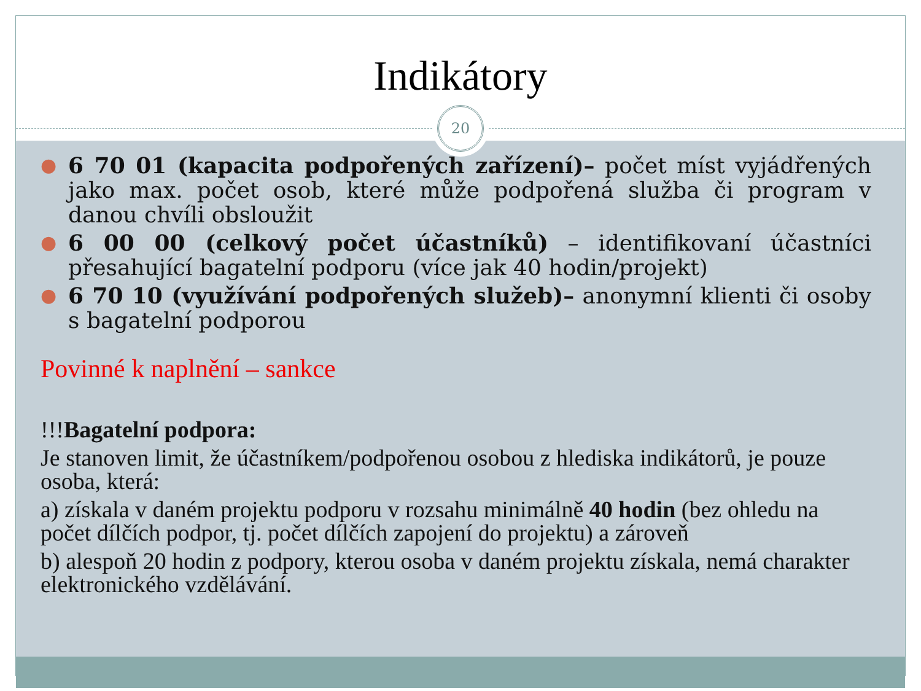Indikátory
20
● 6 70 01 (kapacita podpořených zařízení)– počet míst vyjádřených jako max. počet osob, které může podpořená služba či program v danou chvíli obsloužit
● 6 00 00 (celkový počet účastníků) – identifikovaní účastníci přesahující bagatelní podporu (více jak 40 hodin/projekt)
● 6 70 10 (využívání podpořených služeb)– anonymní klienti či osoby s bagatelní podporou
Povinné k naplnění – sankce
!!!Bagatelní podpora:
Je stanoven limit, že účastníkem/podpořenou osobou z hlediska indikátorů, je pouze osoba, která:
a) získala v daném projektu podporu v rozsahu minimálně 40 hodin (bez ohledu na počet dílčích podpor, tj. počet dílčích zapojení do projektu) a zároveň
b) alespoň 20 hodin z podpory, kterou osoba v daném projektu získala, nemá charakter elektronického vzdělávání.